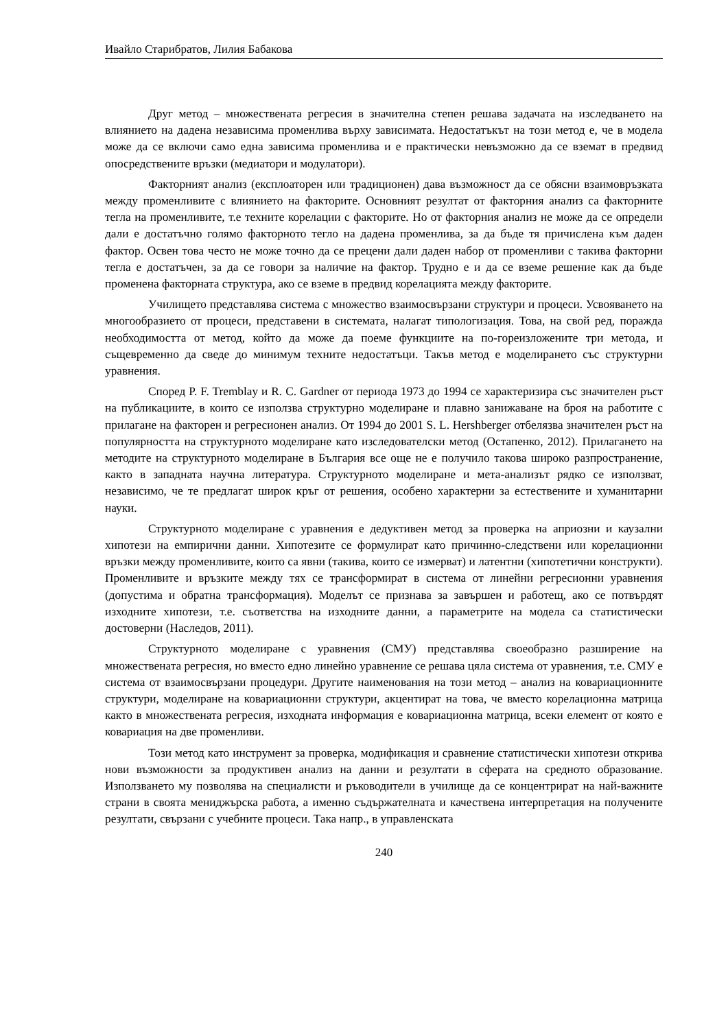Ивайло Старибратов, Лилия Бабакова
Друг метод – множествената регресия в значителна степен решава задачата на изследването на влиянието на дадена независима променлива върху зависимата. Недостатъкът на този метод е, че в модела може да се включи само една зависима променлива и е практически невъзможно да се вземат в предвид опосредствените връзки (медиатори и модулатори).
Факторният анализ (експлоаторен или традиционен) дава възможност да се обясни взаимовръзката между променливите с влиянието на факторите. Основният резултат от факторния анализ са факторните тегла на променливите, т.е техните корелации с факторите. Но от факторния анализ не може да се определи дали е достатъчно голямо факторното тегло на дадена променлива, за да бъде тя причислена към даден фактор. Освен това често не може точно да се прецени дали даден набор от променливи с такива факторни тегла е достатъчен, за да се говори за наличие на фактор. Трудно е и да се вземе решение как да бъде променена факторната структура, ако се вземе в предвид корелацията между факторите.
Училището представлява система с множество взаимосвързани структури и процеси. Усвояването на многообразието от процеси, представени в системата, налагат типологизация. Това, на свой ред, поражда необходимостта от метод, който да може да поеме функциите на по-гореизложените три метода, и същевременно да сведе до минимум техните недостатъци. Такъв метод е моделирането със структурни уравнения.
Според P. F. Tremblay и R. C. Gardner от периода 1973 до 1994 се характеризира със значителен ръст на публикациите, в които се използва структурно моделиране и плавно занижаване на броя на работите с прилагане на факторен и регресионен анализ. От 1994 до 2001 S. L. Hershberger отбелязва значителен ръст на популярността на структурното моделиране като изследователски метод (Остапенко, 2012). Прилагането на методите на структурното моделиране в България все още не е получило такова широко разпространение, както в западната научна литература. Структурното моделиране и мета-анализът рядко се използват, независимо, че те предлагат широк кръг от решения, особено характерни за естествените и хуманитарни науки.
Структурното моделиране с уравнения е дедуктивен метод за проверка на априозни и каузални хипотези на емпирични данни. Хипотезите се формулират като причинно-следствени или корелационни връзки между променливите, които са явни (такива, които се измерват) и латентни (хипотетични конструкти). Променливите и връзките между тях се трансформират в система от линейни регресионни уравнения (допустима и обратна трансформация). Моделът се признава за завършен и работещ, ако се потвърдят изходните хипотези, т.е. съответства на изходните данни, а параметрите на модела са статистически достоверни (Наследов, 2011).
Структурното моделиране с уравнения (СМУ) представлява своеобразно разширение на множествената регресия, но вместо едно линейно уравнение се решава цяла система от уравнения, т.е. СМУ е система от взаимосвързани процедури. Другите наименования на този метод – анализ на ковариационните структури, моделиране на ковариационни структури, акцентират на това, че вместо корелационна матрица както в множествената регресия, изходната информация е ковариационна матрица, всеки елемент от която е ковариация на две променливи.
Този метод като инструмент за проверка, модификация и сравнение статистически хипотези открива нови възможности за продуктивен анализ на данни и резултати в сферата на средното образование. Използването му позволява на специалисти и ръководители в училище да се концентрират на най-важните страни в своята мениджърска работа, а именно съдържателната и качествена интерпретация на получените резултати, свързани с учебните процеси. Така напр., в управленската
240